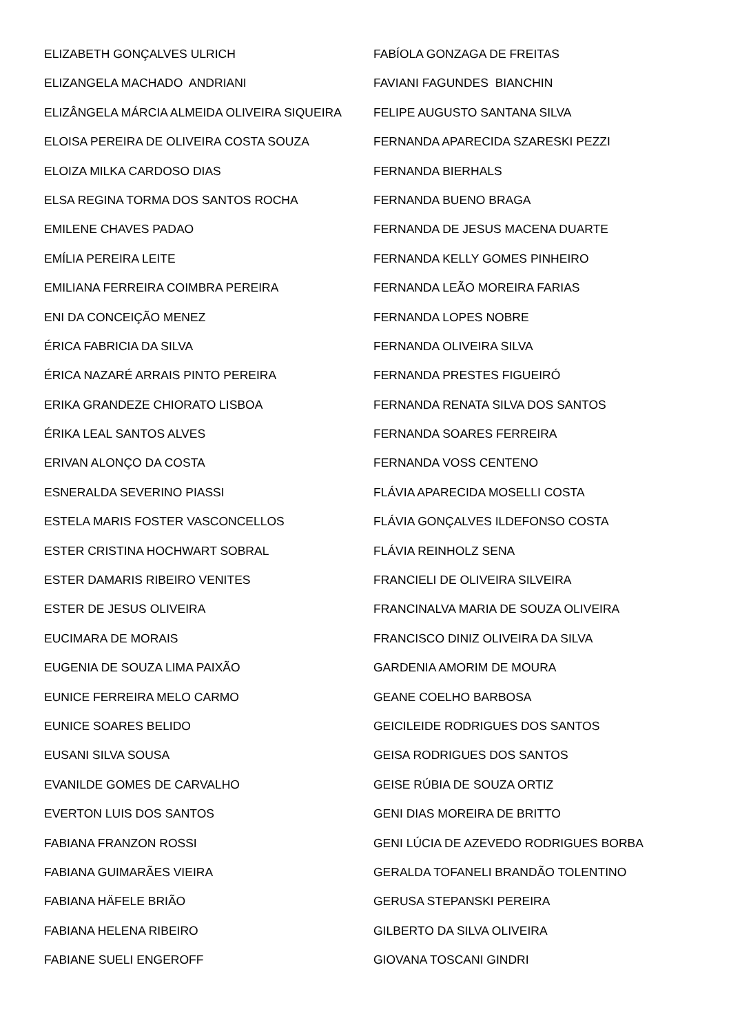ELIZABETH GONÇALVES ULRICH
ELIZANGELA MACHADO ANDRIANI
ELIZÂNGELA MÁRCIA ALMEIDA OLIVEIRA SIQUEIRA
ELOISA PEREIRA DE OLIVEIRA COSTA SOUZA
ELOIZA MILKA CARDOSO DIAS
ELSA REGINA TORMA DOS SANTOS ROCHA
EMILENE CHAVES PADAO
EMÍLIA PEREIRA LEITE
EMILIANA FERREIRA COIMBRA PEREIRA
ENI DA CONCEIÇÃO MENEZ
ÉRICA FABRICIA DA SILVA
ÉRICA NAZARÉ ARRAIS PINTO PEREIRA
ERIKA GRANDEZE CHIORATO LISBOA
ÉRIKA LEAL SANTOS ALVES
ERIVAN ALONÇO DA COSTA
ESNERALDA SEVERINO PIASSI
ESTELA MARIS FOSTER VASCONCELLOS
ESTER CRISTINA HOCHWART SOBRAL
ESTER DAMARIS RIBEIRO VENITES
ESTER DE JESUS OLIVEIRA
EUCIMARA DE MORAIS
EUGENIA DE SOUZA LIMA PAIXÃO
EUNICE FERREIRA MELO CARMO
EUNICE SOARES BELIDO
EUSANI SILVA SOUSA
EVANILDE GOMES DE CARVALHO
EVERTON LUIS DOS SANTOS
FABIANA FRANZON ROSSI
FABIANA GUIMARÃES VIEIRA
FABIANA HÄFELE BRIÃO
FABIANA HELENA RIBEIRO
FABIANE SUELI ENGEROFF
FABÍOLA GONZAGA DE FREITAS
FAVIANI FAGUNDES BIANCHIN
FELIPE AUGUSTO SANTANA SILVA
FERNANDA APARECIDA SZARESKI PEZZI
FERNANDA BIERHALS
FERNANDA BUENO BRAGA
FERNANDA DE JESUS MACENA DUARTE
FERNANDA KELLY GOMES PINHEIRO
FERNANDA LEÃO MOREIRA FARIAS
FERNANDA LOPES NOBRE
FERNANDA OLIVEIRA SILVA
FERNANDA PRESTES FIGUEIRÓ
FERNANDA RENATA SILVA DOS SANTOS
FERNANDA SOARES FERREIRA
FERNANDA VOSS CENTENO
FLÁVIA APARECIDA MOSELLI COSTA
FLÁVIA GONÇALVES ILDEFONSO COSTA
FLÁVIA REINHOLZ SENA
FRANCIELI DE OLIVEIRA SILVEIRA
FRANCINALVA MARIA DE SOUZA OLIVEIRA
FRANCISCO DINIZ OLIVEIRA DA SILVA
GARDENIA AMORIM DE MOURA
GEANE COELHO BARBOSA
GEICILEIDE RODRIGUES DOS SANTOS
GEISA RODRIGUES DOS SANTOS
GEISE RÚBIA DE SOUZA ORTIZ
GENI DIAS MOREIRA DE BRITTO
GENI LÚCIA DE AZEVEDO RODRIGUES BORBA
GERALDA TOFANELI BRANDÃO TOLENTINO
GERUSA STEPANSKI PEREIRA
GILBERTO DA SILVA OLIVEIRA
GIOVANA TOSCANI GINDRI